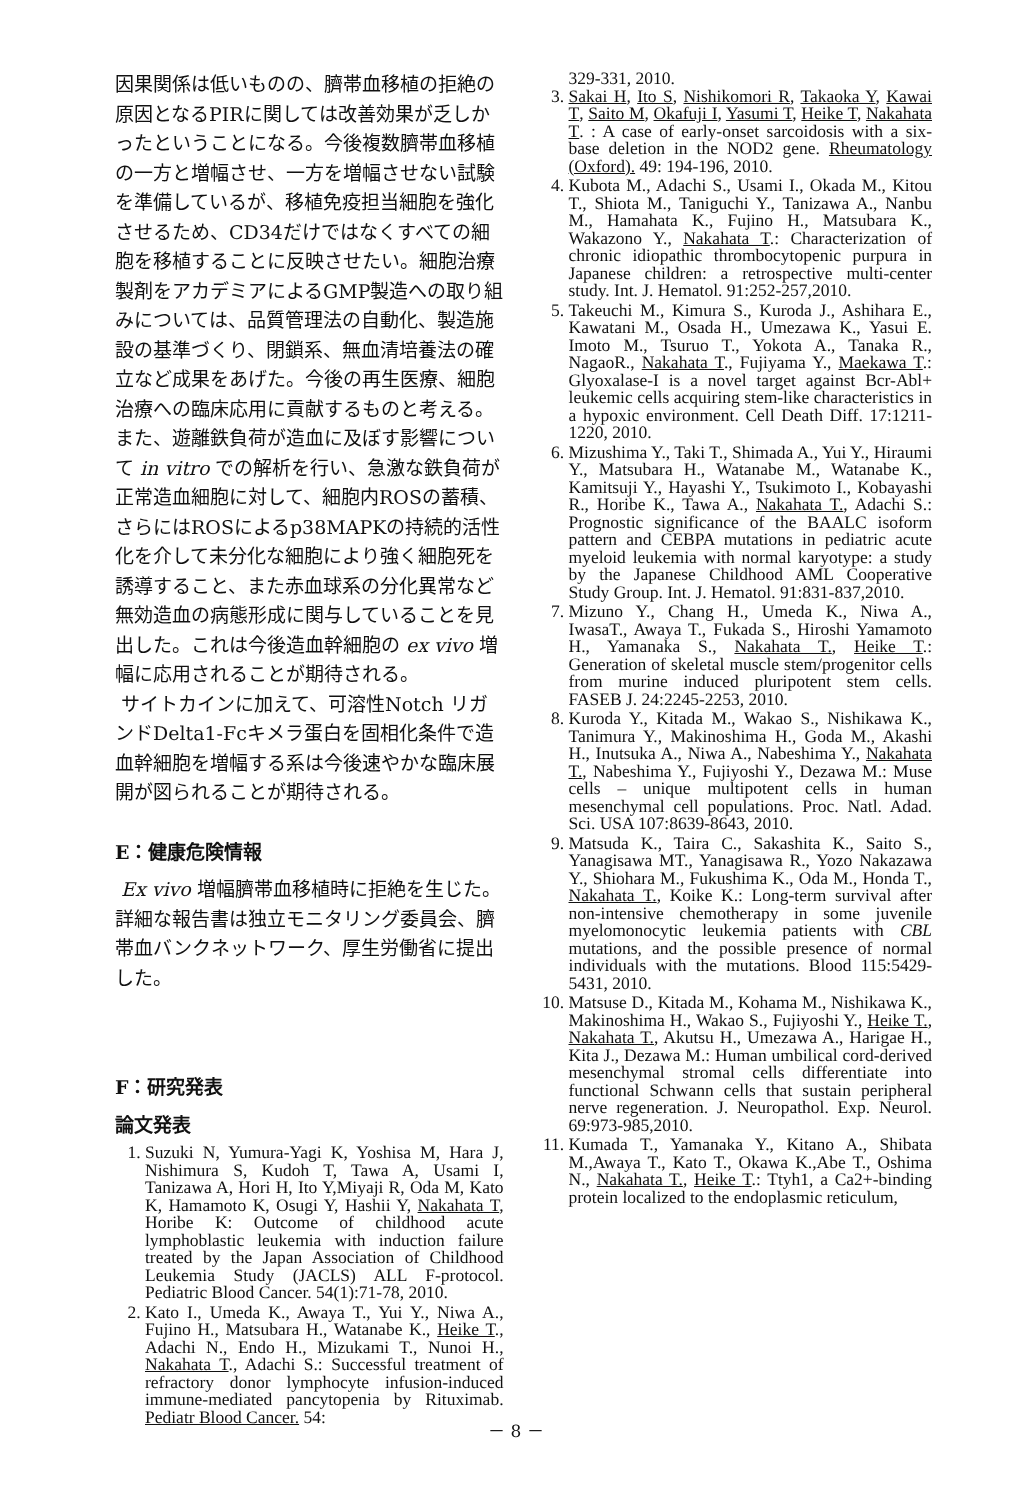因果関係は低いものの、臍帯血移植の拒絶の原因となるPIRに関しては改善効果が乏しかったということになる。今後複数臍帯血移植の一方と増幅させ、一方を増幅させない試験を準備しているが、移植免疫担当細胞を強化させるため、CD34だけではなくすべての細胞を移植することに反映させたい。細胞治療製剤をアカデミアによるGMP製造への取り組みについては、品質管理法の自動化、製造施設の基準づくり、閉鎖系、無血清培養法の確立など成果をあげた。今後の再生医療、細胞治療への臨床応用に貢献するものと考える。また、遊離鉄負荷が造血に及ぼす影響について in vitro での解析を行い、急激な鉄負荷が正常造血細胞に対して、細胞内ROSの蓄積、さらにはROSによるp38MAPKの持続的活性化を介して未分化な細胞により強く細胞死を誘導すること、また赤血球系の分化異常など無効造血の病態形成に関与していることを見出した。これは今後造血幹細胞の ex vivo 増幅に応用されることが期待される。
サイトカインに加えて、可溶性Notch リガンドDelta1-Fcキメラ蛋白を固相化条件で造血幹細胞を増幅する系は今後速やかな臨床展開が図られることが期待される。
E：健康危険情報
Ex vivo 増幅臍帯血移植時に拒絶を生じた。詳細な報告書は独立モニタリング委員会、臍帯血バンクネットワーク、厚生労働省に提出した。
F：研究発表
論文発表
1. Suzuki N, Yumura-Yagi K, Yoshisa M, Hara J, Nishimura S, Kudoh T, Tawa A, Usami I, Tanizawa A, Hori H, Ito Y,Miyaji R, Oda M, Kato K, Hamamoto K, Osugi Y, Hashii Y, Nakahata T, Horibe K: Outcome of childhood acute lymphoblastic leukemia with induction failure treated by the Japan Association of Childhood Leukemia Study (JACLS) ALL F-protocol. Pediatric Blood Cancer. 54(1):71-78, 2010.
2. Kato I., Umeda K., Awaya T., Yui Y., Niwa A., Fujino H., Matsubara H., Watanabe K., Heike T., Adachi N., Endo H., Mizukami T., Nunoi H., Nakahata T., Adachi S.: Successful treatment of refractory donor lymphocyte infusion-induced immune-mediated pancytopenia by Rituximab. Pediatr Blood Cancer. 54:
329-331, 2010.
3. Sakai H, Ito S, Nishikomori R, Takaoka Y, Kawai T, Saito M, Okafuji I, Yasumi T, Heike T, Nakahata T. : A case of early-onset sarcoidosis with a six-base deletion in the NOD2 gene. Rheumatology (Oxford). 49: 194-196, 2010.
4. Kubota M., Adachi S., Usami I., Okada M., Kitou T., Shiota M., Taniguchi Y., Tanizawa A., Nanbu M., Hamahata K., Fujino H., Matsubara K., Wakazono Y., Nakahata T.: Characterization of chronic idiopathic thrombocytopenic purpura in Japanese children: a retrospective multi-center study. Int. J. Hematol. 91:252-257,2010.
5. Takeuchi M., Kimura S., Kuroda J., Ashihara E., Kawatani M., Osada H., Umezawa K., Yasui E. Imoto M., Tsuruo T., Yokota A., Tanaka R., NagaoR., Nakahata T., Fujiyama Y., Maekawa T.: Glyoxalase-I is a novel target against Bcr-Abl+ leukemic cells acquiring stem-like characteristics in a hypoxic environment. Cell Death Diff. 17:1211-1220, 2010.
6. Mizushima Y., Taki T., Shimada A., Yui Y., Hiraumi Y., Matsubara H., Watanabe M., Watanabe K., Kamitsuji Y., Hayashi Y., Tsukimoto I., Kobayashi R., Horibe K., Tawa A., Nakahata T., Adachi S.: Prognostic significance of the BAALC isoform pattern and CEBPA mutations in pediatric acute myeloid leukemia with normal karyotype: a study by the Japanese Childhood AML Cooperative Study Group. Int. J. Hematol. 91:831-837,2010.
7. Mizuno Y., Chang H., Umeda K., Niwa A., IwasaT., Awaya T., Fukada S., Hiroshi Yamamoto H., Yamanaka S., Nakahata T., Heike T.: Generation of skeletal muscle stem/progenitor cells from murine induced pluripotent stem cells. FASEB J. 24:2245-2253, 2010.
8. Kuroda Y., Kitada M., Wakao S., Nishikawa K., Tanimura Y., Makinoshima H., Goda M., Akashi H., Inutsuka A., Niwa A., Nabeshima Y., Nakahata T., Nabeshima Y., Fujiyoshi Y., Dezawa M.: Muse cells – unique multipotent cells in human mesenchymal cell populations. Proc. Natl. Adad. Sci. USA 107:8639-8643, 2010.
9. Matsuda K., Taira C., Sakashita K., Saito S., Yanagisawa MT., Yanagisawa R., Yozo Nakazawa Y., Shiohara M., Fukushima K., Oda M., Honda T., Nakahata T., Koike K.: Long-term survival after non-intensive chemotherapy in some juvenile myelomonocytic leukemia patients with CBL mutations, and the possible presence of normal individuals with the mutations. Blood 115:5429-5431, 2010.
10. Matsuse D., Kitada M., Kohama M., Nishikawa K., Makinoshima H., Wakao S., Fujiyoshi Y., Heike T., Nakahata T., Akutsu H., Umezawa A., Harigae H., Kita J., Dezawa M.: Human umbilical cord-derived mesenchymal stromal cells differentiate into functional Schwann cells that sustain peripheral nerve regeneration. J. Neuropathol. Exp. Neurol. 69:973-985,2010.
11. Kumada T., Yamanaka Y., Kitano A., Shibata M.,Awaya T., Kato T., Okawa K.,Abe T., Oshima N., Nakahata T., Heike T.: Ttyh1, a Ca2+-binding protein localized to the endoplasmic reticulum,
－ 8 －